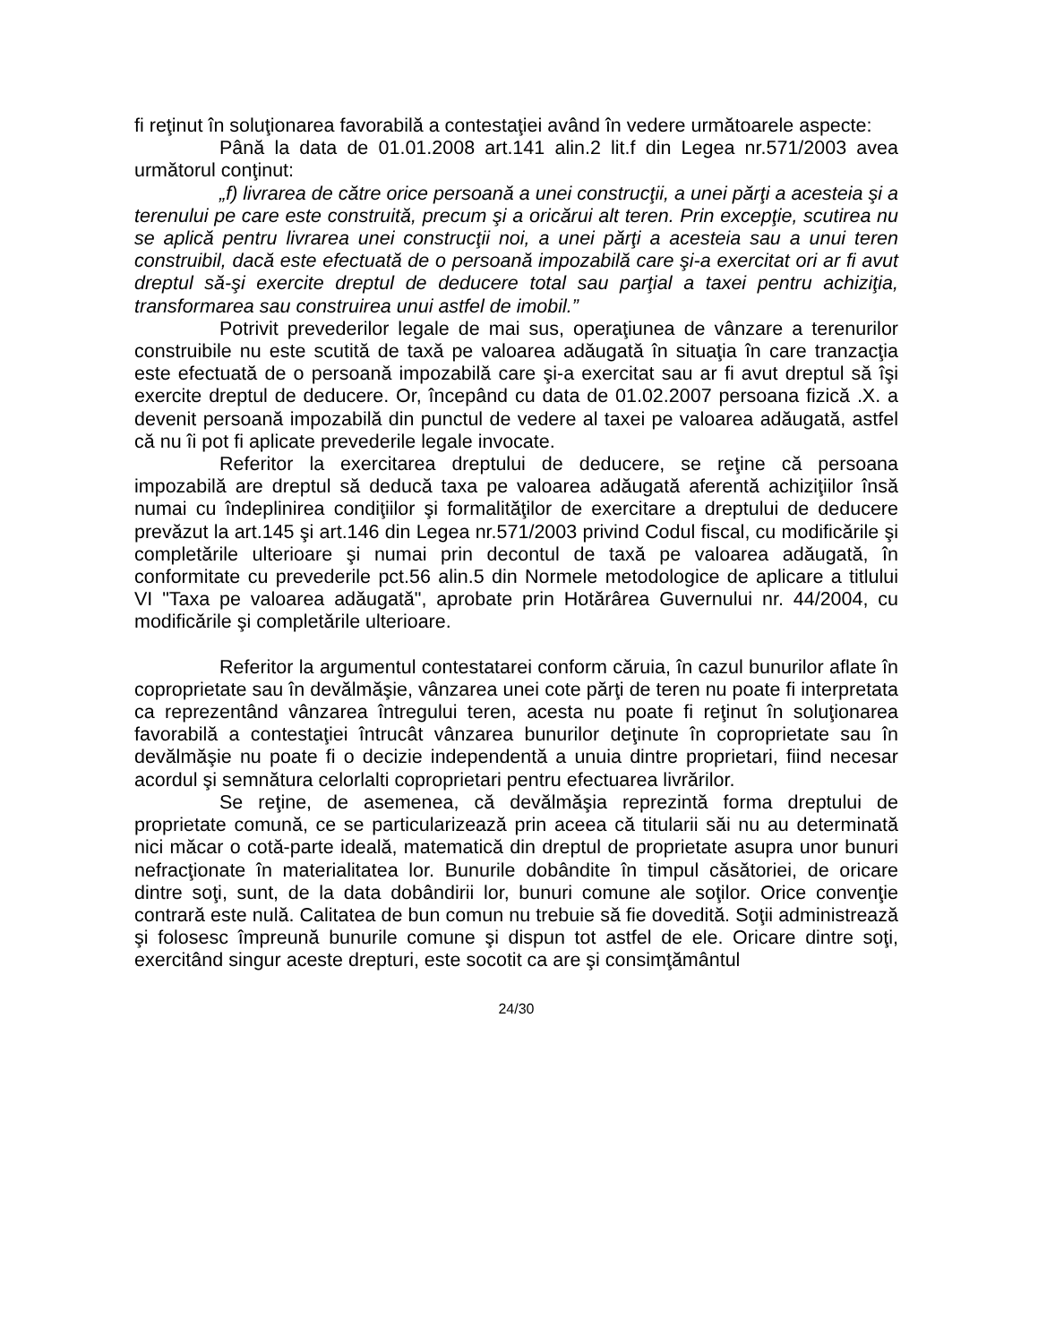fi reţinut în soluţionarea favorabilă a contestaţiei având în vedere următoarele aspecte:
Până la data de 01.01.2008 art.141 alin.2 lit.f din Legea nr.571/2003 avea următorul conţinut:
„f) livrarea de către orice persoană a unei construcţii, a unei părţi a acesteia şi a terenului pe care este construită, precum şi a oricărui alt teren. Prin excepţie, scutirea nu se aplică pentru livrarea unei construcţii noi, a unei părţi a acesteia sau a unui teren construibil, dacă este efectuată de o persoană impozabilă care şi-a exercitat ori ar fi avut dreptul să-şi exercite dreptul de deducere total sau parţial a taxei pentru achiziţia, transformarea sau construirea unui astfel de imobil.”
Potrivit prevederilor legale de mai sus, operaţiunea de vânzare a terenurilor construibile nu este scutită de taxă pe valoarea adăugată în situaţia în care tranzacţia este efectuată de o persoană impozabilă care şi-a exercitat sau ar fi avut dreptul să îşi exercite dreptul de deducere. Or, începând cu data de 01.02.2007 persoana fizică .X. a devenit persoană impozabilă din punctul de vedere al taxei pe valoarea adăugată, astfel că nu îi pot fi aplicate prevederile legale invocate.
Referitor la exercitarea dreptului de deducere, se reţine că persoana impozabilă are dreptul să deducă taxa pe valoarea adăugată aferentă achiziţiilor însă numai cu îndeplinirea condiţiilor şi formalităţilor de exercitare a dreptului de deducere prevăzut la art.145 şi art.146 din Legea nr.571/2003 privind Codul fiscal, cu modificările şi completările ulterioare şi numai prin decontul de taxă pe valoarea adăugată, în conformitate cu prevederile pct.56 alin.5 din Normele metodologice de aplicare a titlului VI "Taxa pe valoarea adăugată", aprobate prin Hotărârea Guvernului nr. 44/2004, cu modificările şi completările ulterioare.
Referitor la argumentul contestatarei conform căruia, în cazul bunurilor aflate în coproprietate sau în devălmăşie, vânzarea unei cote părţi de teren nu poate fi interpretata ca reprezentând vânzarea întregului teren, acesta nu poate fi reţinut în soluţionarea favorabilă a contestaţiei întrucât vânzarea bunurilor deţinute în coproprietate sau în devălmăşie nu poate fi o decizie independentă a unuia dintre proprietari, fiind necesar acordul şi semnătura celorlalti coproprietari pentru efectuarea livrărilor.
Se reţine, de asemenea, că devălmăşia reprezintă forma dreptului de proprietate comună, ce se particularizează prin aceea că titularii săi nu au determinată nici măcar o cotă-parte ideală, matematică din dreptul de proprietate asupra unor bunuri nefracţionate în materialitatea lor. Bunurile dobândite în timpul căsătoriei, de oricare dintre soţi, sunt, de la data dobândirii lor, bunuri comune ale soţilor. Orice convenţie contrară este nulă. Calitatea de bun comun nu trebuie să fie dovedită. Soţii administrează şi folosesc împreună bunurile comune şi dispun tot astfel de ele. Oricare dintre soţi, exercitând singur aceste drepturi, este socotit ca are şi consimţământul
24/30